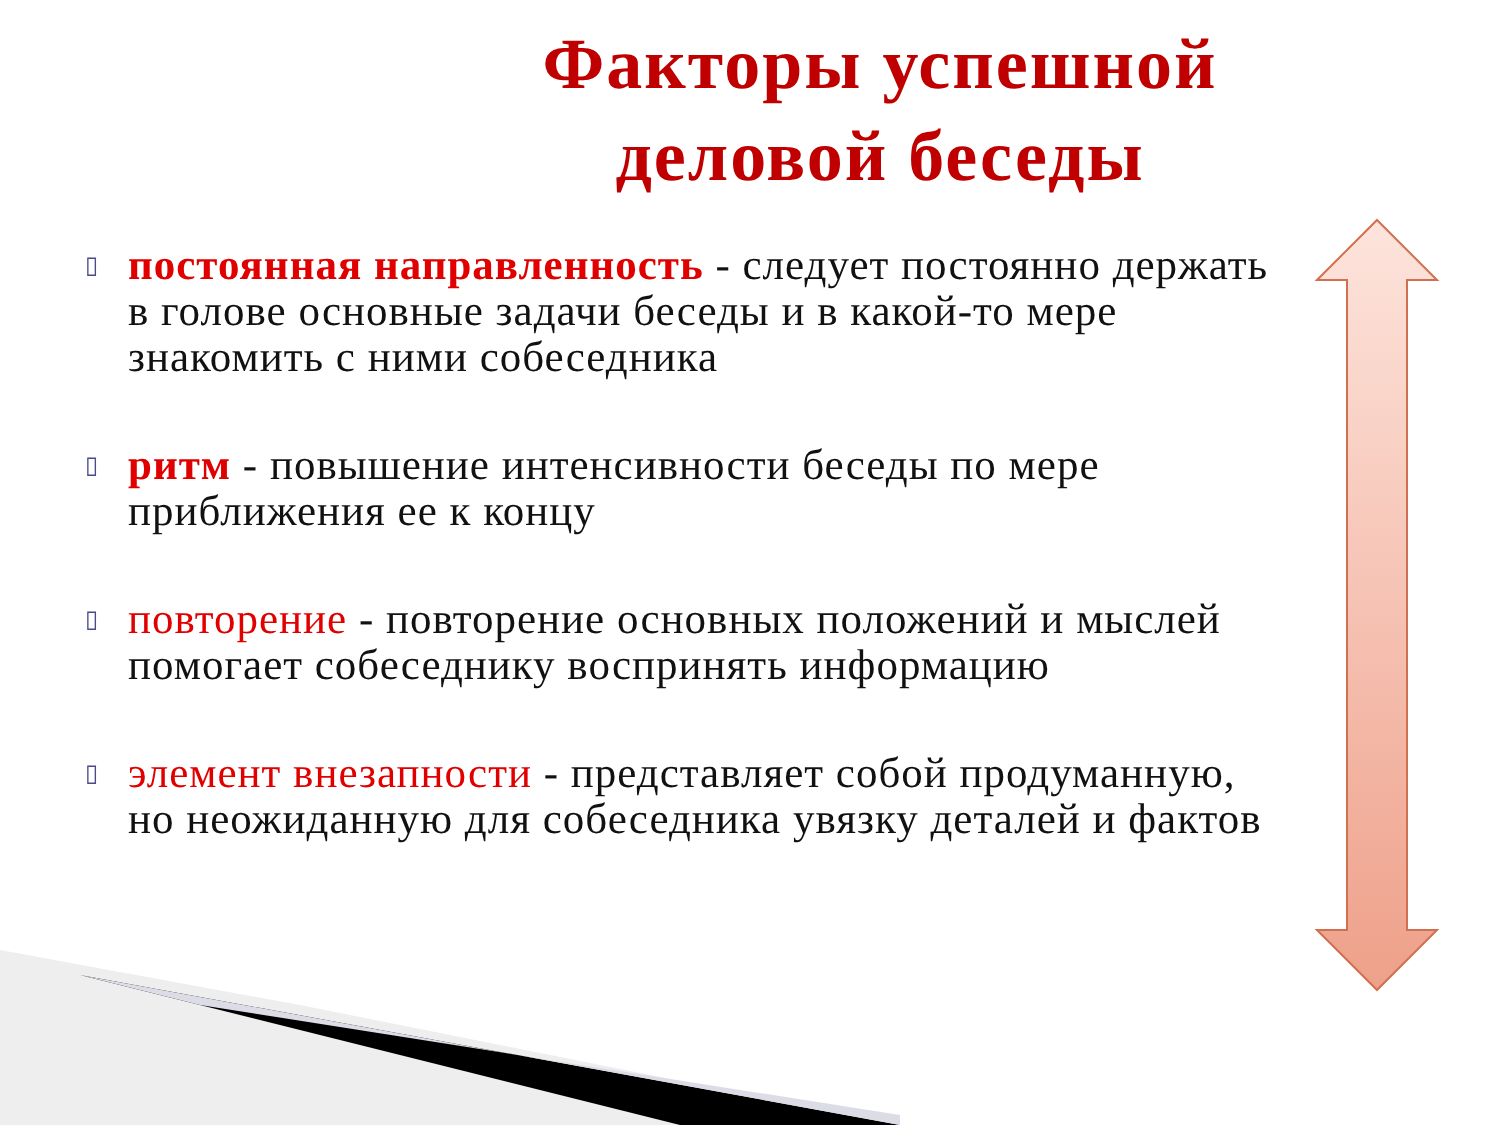Факторы успешной
деловой беседы
▯
постоянная направленность - следует постоянно держать в голове основные задачи беседы и в какой-то мере знакомить с ними собеседника
▯
ритм - повышение интенсивности беседы по мере приближения ее к концу
▯
повторение - повторение основных положений и мыслей помогает собеседнику воспринять информацию
▯
элемент внезапности - представляет собой продуманную, но неожиданную для собеседника увязку деталей и фактов